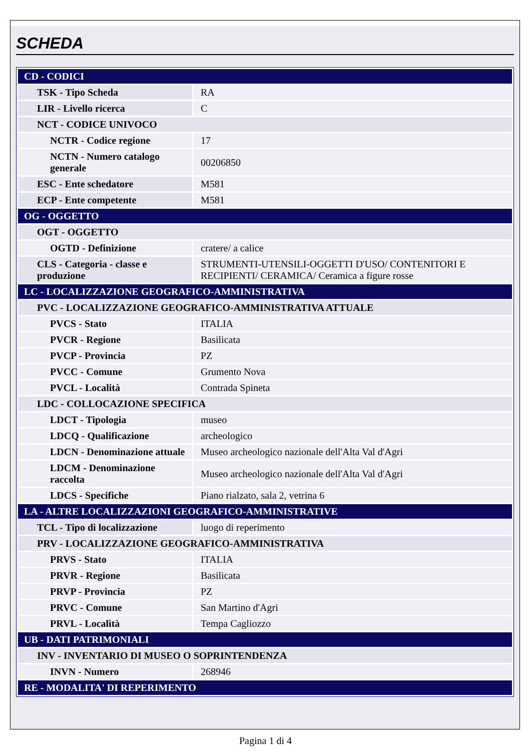SCHEDA
| CD - CODICI | |
| TSK - Tipo Scheda | RA |
| LIR - Livello ricerca | C |
| NCT - CODICE UNIVOCO | |
| NCTR - Codice regione | 17 |
| NCTN - Numero catalogo generale | 00206850 |
| ESC - Ente schedatore | M581 |
| ECP - Ente competente | M581 |
| OG - OGGETTO | |
| OGT - OGGETTO | |
| OGTD - Definizione | cratere/ a calice |
| CLS - Categoria - classe e produzione | STRUMENTI-UTENSILI-OGGETTI D'USO/ CONTENITORI E RECIPIENTI/ CERAMICA/ Ceramica a figure rosse |
| LC - LOCALIZZAZIONE GEOGRAFICO-AMMINISTRATIVA | |
| PVC - LOCALIZZAZIONE GEOGRAFICO-AMMINISTRATIVA ATTUALE | |
| PVCS - Stato | ITALIA |
| PVCR - Regione | Basilicata |
| PVCP - Provincia | PZ |
| PVCC - Comune | Grumento Nova |
| PVCL - Località | Contrada Spineta |
| LDC - COLLOCAZIONE SPECIFICA | |
| LDCT - Tipologia | museo |
| LDCQ - Qualificazione | archeologico |
| LDCN - Denominazione attuale | Museo archeologico nazionale dell'Alta Val d'Agri |
| LDCM - Denominazione raccolta | Museo archeologico nazionale dell'Alta Val d'Agri |
| LDCS - Specifiche | Piano rialzato, sala 2, vetrina 6 |
| LA - ALTRE LOCALIZZAZIONI GEOGRAFICO-AMMINISTRATIVE | |
| TCL - Tipo di localizzazione | luogo di reperimento |
| PRV - LOCALIZZAZIONE GEOGRAFICO-AMMINISTRATIVA | |
| PRVS - Stato | ITALIA |
| PRVR - Regione | Basilicata |
| PRVP - Provincia | PZ |
| PRVC - Comune | San Martino d'Agri |
| PRVL - Località | Tempa Cagliozzo |
| UB - DATI PATRIMONIALI | |
| INV - INVENTARIO DI MUSEO O SOPRINTENDENZA | |
| INVN - Numero | 268946 |
| RE - MODALITA' DI REPERIMENTO | |
Pagina 1 di 4